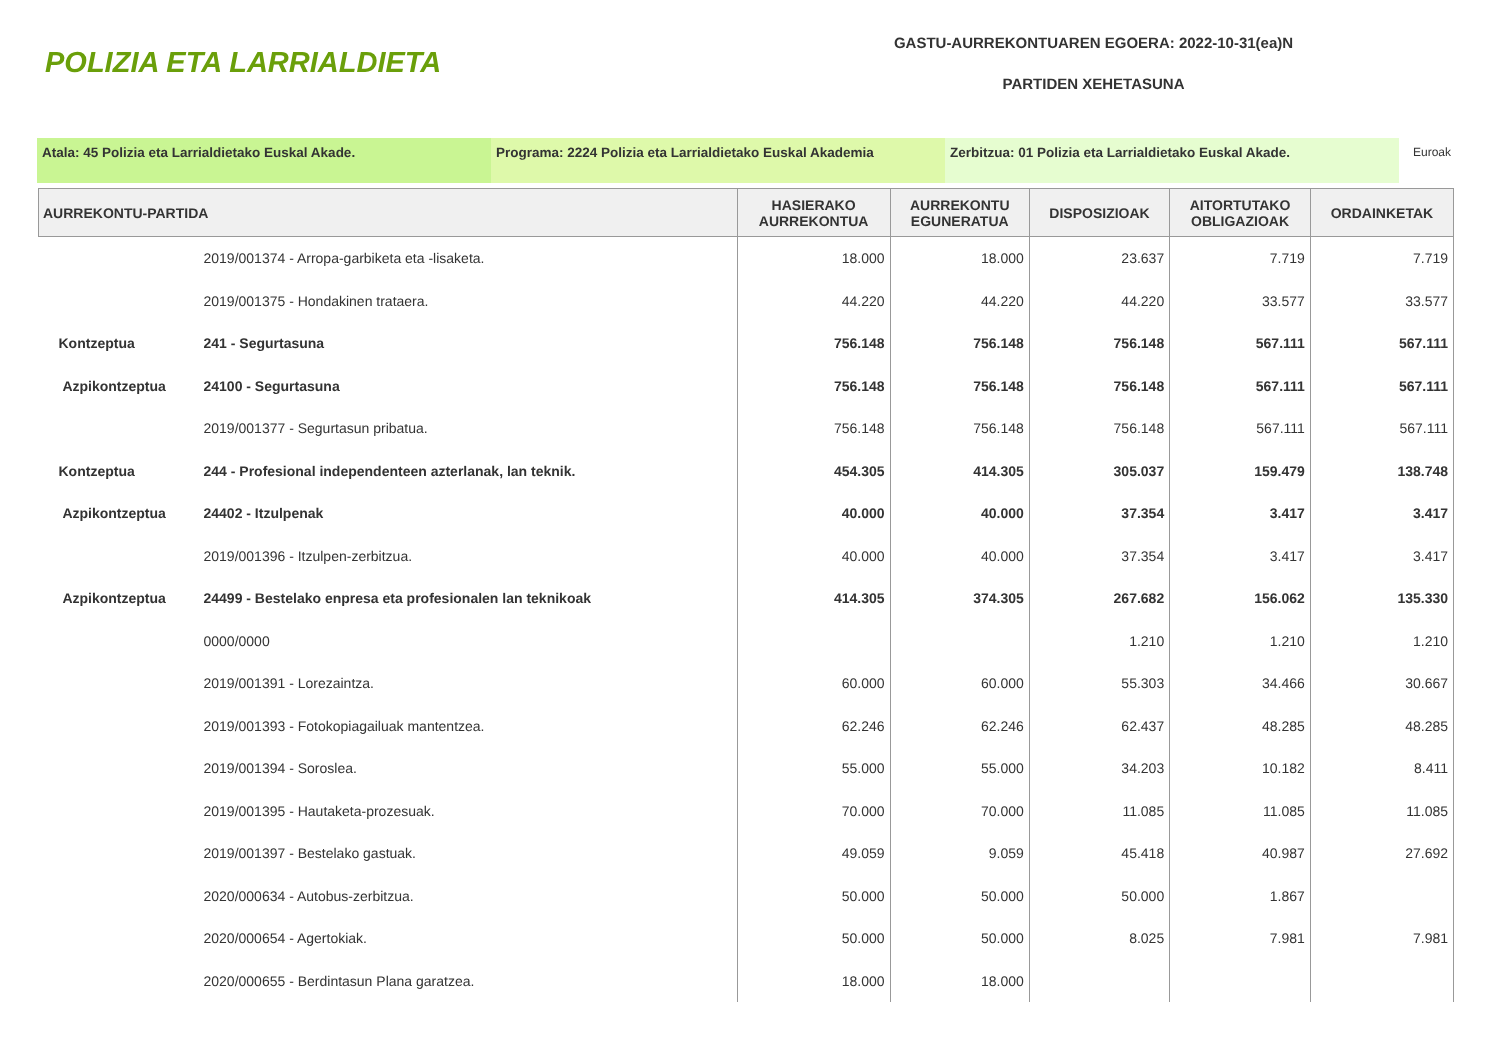POLIZIA ETA LARRIALDIETA
GASTU-AURREKONTUAREN EGOERA: 2022-10-31(ea)N
PARTIDEN XEHETASUNA
Atala: 45 Polizia eta Larrialdietako Euskal Akade. Programa: 2224 Polizia eta Larrialdietako Euskal Akademia
Zerbitzua: 01 Polizia eta Larrialdietako Euskal Akade. Euroak
| AURREKONTU-PARTIDA | | HASIERAKO AURREKONTUA | AURREKONTU EGUNERATUA | DISPOSIZIOAK | AITORTUTAKO OBLIGAZIOAK | ORDAINKETAK |
| --- | --- | --- | --- | --- | --- | --- |
| | 2019/001374 - Arropa-garbiketa eta -lisaketa. | 18.000 | 18.000 | 23.637 | 7.719 | 7.719 |
| | 2019/001375 - Hondakinen trataera. | 44.220 | 44.220 | 44.220 | 33.577 | 33.577 |
| Kontzeptua | 241 - Segurtasuna | 756.148 | 756.148 | 756.148 | 567.111 | 567.111 |
| Azpikontzeptua | 24100 - Segurtasuna | 756.148 | 756.148 | 756.148 | 567.111 | 567.111 |
| | 2019/001377 - Segurtasun pribatua. | 756.148 | 756.148 | 756.148 | 567.111 | 567.111 |
| Kontzeptua | 244 - Profesional independenteen azterlanak, lan teknik. | 454.305 | 414.305 | 305.037 | 159.479 | 138.748 |
| Azpikontzeptua | 24402 - Itzulpenak | 40.000 | 40.000 | 37.354 | 3.417 | 3.417 |
| | 2019/001396 - Itzulpen-zerbitzua. | 40.000 | 40.000 | 37.354 | 3.417 | 3.417 |
| Azpikontzeptua | 24499 - Bestelako enpresa eta profesionalen lan teknikoak | 414.305 | 374.305 | 267.682 | 156.062 | 135.330 |
| | 0000/0000 | | | 1.210 | 1.210 | 1.210 |
| | 2019/001391 - Lorezaintza. | 60.000 | 60.000 | 55.303 | 34.466 | 30.667 |
| | 2019/001393 - Fotokopiagailuak mantentzea. | 62.246 | 62.246 | 62.437 | 48.285 | 48.285 |
| | 2019/001394 - Soroslea. | 55.000 | 55.000 | 34.203 | 10.182 | 8.411 |
| | 2019/001395 - Hautaketa-prozesuak. | 70.000 | 70.000 | 11.085 | 11.085 | 11.085 |
| | 2019/001397 - Bestelako gastuak. | 49.059 | 9.059 | 45.418 | 40.987 | 27.692 |
| | 2020/000634 - Autobus-zerbitzua. | 50.000 | 50.000 | 50.000 | 1.867 | |
| | 2020/000654 - Agertokiak. | 50.000 | 50.000 | 8.025 | 7.981 | 7.981 |
| | 2020/000655 - Berdintasun Plana garatzea. | 18.000 | 18.000 | | | |